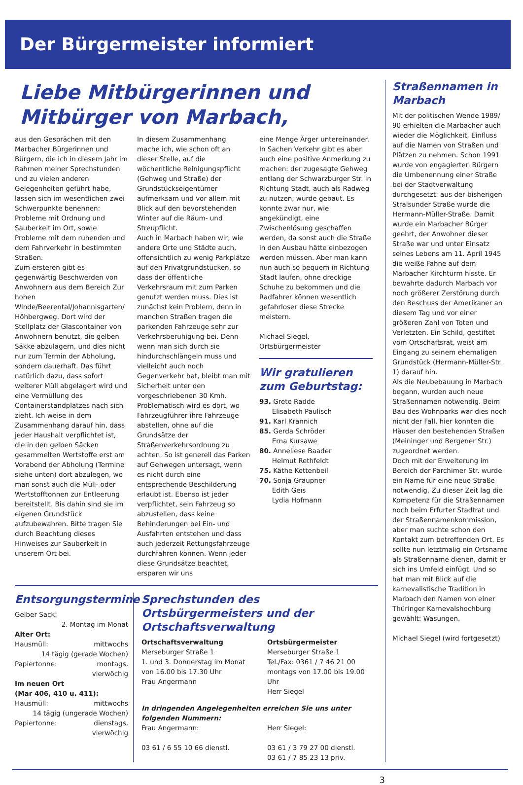Der Bürgermeister informiert
Liebe Mitbürgerinnen und Mitbürger von Marbach,
aus den Gesprächen mit den Marbacher Bürgerinnen und Bürgern, die ich in diesem Jahr im Rahmen meiner Sprechstunden und zu vielen anderen Gelegenheiten geführt habe, lassen sich im wesentlichen zwei Schwerpunkte benennen: Probleme mit Ordnung und Sauberkeit im Ort, sowie Probleme mit dem ruhenden und dem Fahrverkehr in bestimmten Straßen.
Zum ersteren gibt es gegenwärtig Beschwerden von Anwohnern aus dem Bereich Zur hohen Winde/Beerental/Johannisgarten/ Höhbergweg. Dort wird der Stellplatz der Glascontainer von Anwohnern benutzt, die gelben Säkke abzulagern, und dies nicht nur zum Termin der Abholung, sondern dauerhaft. Das führt natürlich dazu, dass sofort weiterer Müll abgelagert wird und eine Vermüllung des Containerstandplatzes nach sich zieht. Ich weise in dem Zusammenhang darauf hin, dass jeder Haushalt verpflichtet ist, die in den gelben Säcken gesammelten Wertstoffe erst am Vorabend der Abholung (Termine siehe unten) dort abzulegen, wo man sonst auch die Müll- oder Wertstofftonnen zur Entleerung bereitstellt. Bis dahin sind sie im eigenen Grundstück aufzubewahren. Bitte tragen Sie durch Beachtung dieses Hinweises zur Sauberkeit in unserem Ort bei.
In diesem Zusammenhang mache ich, wie schon oft an dieser Stelle, auf die wöchentliche Reinigungspflicht (Gehweg und Straße) der Grundstückseigentümer aufmerksam und vor allem mit Blick auf den bevorstehenden Winter auf die Räum- und Streupflicht.
Auch in Marbach haben wir, wie andere Orte und Städte auch, offensichtlich zu wenig Parkplätze auf den Privatgrundstücken, so dass der öffentliche Verkehrsraum mit zum Parken genutzt werden muss. Dies ist zunächst kein Problem, denn in manchen Straßen tragen die parkenden Fahrzeuge sehr zur Verkehrsberuhigung bei. Denn wenn man sich durch sie hindurchschlängeln muss und vielleicht auch noch Gegenverkehr hat, bleibt man mit Sicherheit unter den vorgeschriebenen 30 Kmh. Problematisch wird es dort, wo Fahrzeugführer ihre Fahrzeuge abstellen, ohne auf die Grundsätze der Straßenverkehrsordnung zu achten. So ist generell das Parken auf Gehwegen untersagt, wenn es nicht durch eine entsprechende Beschilderung erlaubt ist. Ebenso ist jeder verpflichtet, sein Fahrzeug so abzustellen, dass keine Behinderungen bei Ein- und Ausfahrten entstehen und dass auch jederzeit Rettungsfahrzeuge durchfahren können. Wenn jeder diese Grundsätze beachtet, ersparen wir uns
eine Menge Ärger untereinander. In Sachen Verkehr gibt es aber auch eine positive Anmerkung zu machen: der zugesagte Gehweg entlang der Schwarzburger Str. in Richtung Stadt, auch als Radweg zu nutzen, wurde gebaut. Es konnte zwar nur, wie angekündigt, eine Zwischenlösung geschaffen werden, da sonst auch die Straße in den Ausbau hätte einbezogen werden müssen. Aber man kann nun auch so bequem in Richtung Stadt laufen, ohne dreckige Schuhe zu bekommen und die Radfahrer können wesentlich gefahrloser diese Strecke meistern.
Michael Siegel,
Ortsbürgermeister
Wir gratulieren zum Geburtstag:
93. Grete Radde
Elisabeth Paulisch
91. Karl Krannich
85. Gerda Schröder
Erna Kursawe
80. Anneliese Baader
Helmut Rethfeldt
75. Käthe Kettenbeil
70. Sonja Graupner
Edith Geis
Lydia Hofmann
Entsorgungstermine
Gelber Sack:
2. Montag im Monat
Alter Ort:
Hausmüll: mittwochs
14 tägig (gerade Wochen)
Papiertonne: montags,
vierwöchig
Im neuen Ort
(Mar 406, 410 u. 411):
Hausmüll: mittwochs
14 tägig (ungerade Wochen)
Papiertonne: dienstags,
vierwöchig
Sprechstunden des Ortsbürgermeisters und der Ortschaftsverwaltung
Ortschaftsverwaltung
Merseburger Straße 1
1. und 3. Donnerstag im Monat
von 16.00 bis 17.30 Uhr
Frau Angermann
Ortsbürgermeister
Merseburger Straße 1
Tel./Fax: 0361 / 7 46 21 00
montags von 17.00 bis 19.00 Uhr
Herr Siegel
In dringenden Angelegenheiten erreichen Sie uns unter folgenden Nummern:
Frau Angermann:
03 61 / 6 55 10 66 dienstl.
Herr Siegel:
03 61 / 3 79 27 00 dienstl.
03 61 / 7 85 23 13 priv.
Straßennamen in Marbach
Mit der politischen Wende 1989/ 90 erhielten die Marbacher auch wieder die Möglichkeit, Einfluss auf die Namen von Straßen und Plätzen zu nehmen. Schon 1991 wurde von engagierten Bürgern die Umbenennung einer Straße bei der Stadtverwaltung durchgesetzt: aus der bisherigen Stralsunder Straße wurde die Hermann-Müller-Straße. Damit wurde ein Marbacher Bürger geehrt, der Anwohner dieser Straße war und unter Einsatz seines Lebens am 11. April 1945 die weiße Fahne auf dem Marbacher Kirchturm hisste. Er bewahrte dadurch Marbach vor noch größerer Zerstörung durch den Beschuss der Amerikaner an diesem Tag und vor einer größeren Zahl von Toten und Verletzten. Ein Schild, gestiftet vom Ortschaftsrat, weist am Eingang zu seinem ehemaligen Grundstück (Hermann-Müller-Str. 1) darauf hin.
Als die Neubebauung in Marbach begann, wurden auch neue Straßennamen notwendig. Beim Bau des Wohnparks war dies noch nicht der Fall, hier konnten die Häuser den bestehenden Straßen (Meininger und Bergener Str.) zugeordnet werden.
Doch mit der Erweiterung im Bereich der Parchimer Str. wurde ein Name für eine neue Straße notwendig. Zu dieser Zeit lag die Kompetenz für die Straßennamen noch beim Erfurter Stadtrat und der Straßennamenkommission, aber man suchte schon den Kontakt zum betreffenden Ort. Es sollte nun letztmalig ein Ortsname als Straßenname dienen, damit er sich ins Umfeld einfügt. Und so hat man mit Blick auf die karnevalistische Tradition in Marbach den Namen von einer Thüringer Karnevalshochburg gewählt: Wasungen.
Michael Siegel (wird fortgesetzt)
3